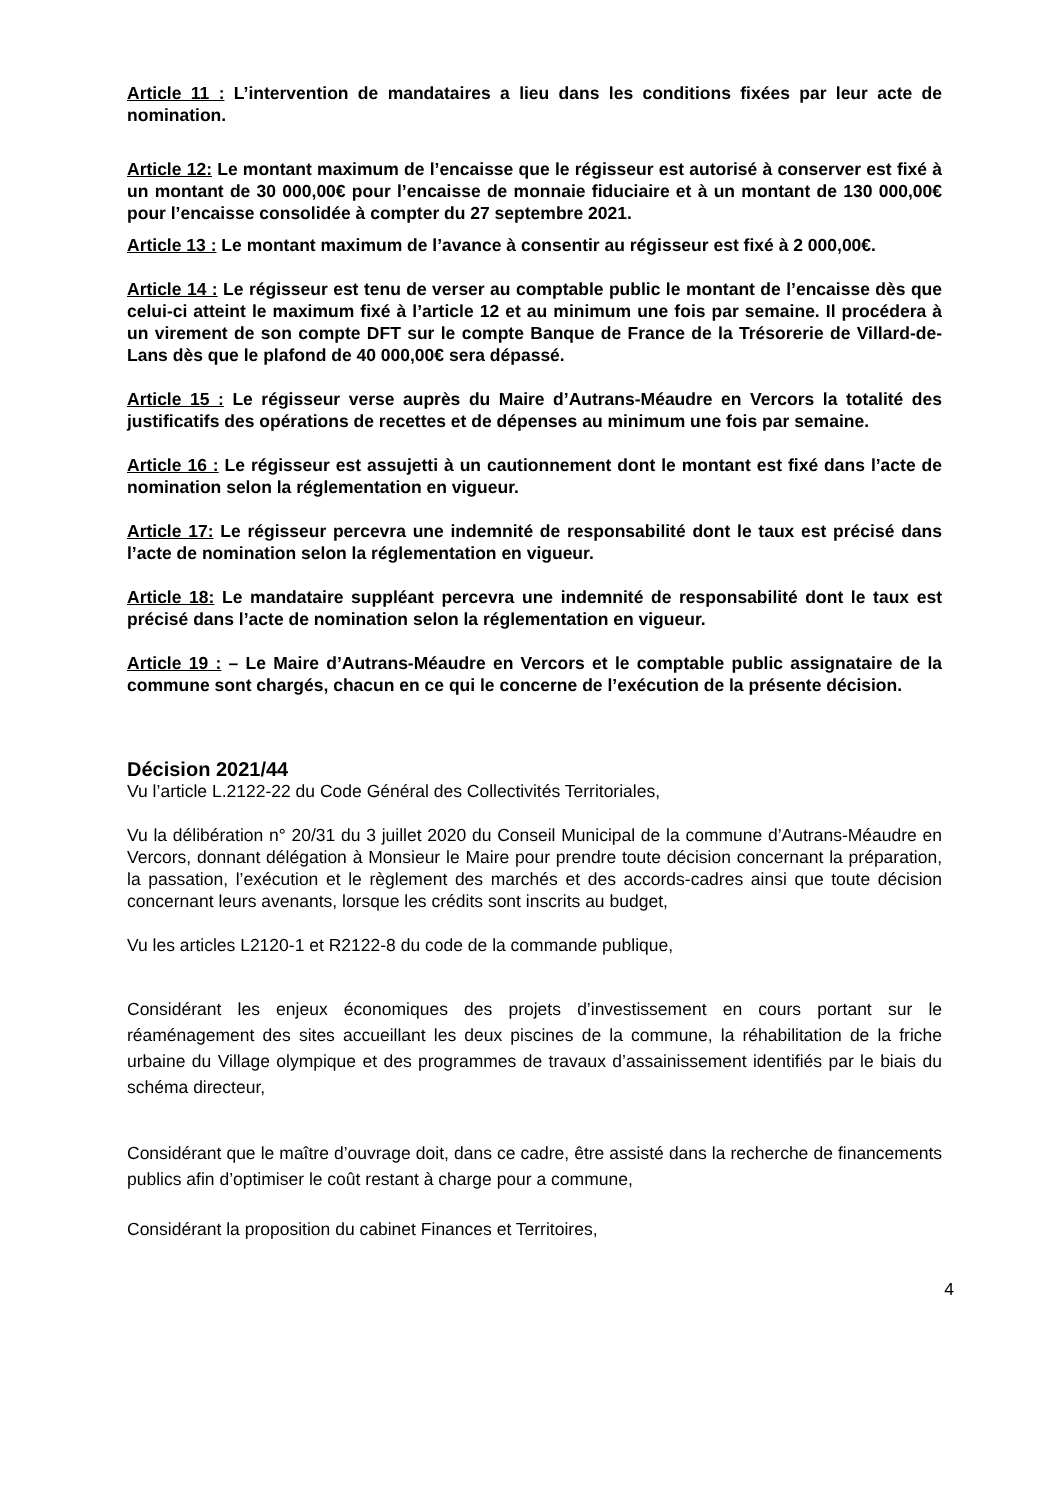Article 11 : L’intervention de mandataires a lieu dans les conditions fixées par leur acte de nomination.
Article 12: Le montant maximum de l’encaisse que le régisseur est autorisé à conserver est fixé à un montant de 30 000,00€ pour l’encaisse de monnaie fiduciaire et à un montant de 130 000,00€ pour l’encaisse consolidée à compter du 27 septembre 2021.
Article 13 : Le montant maximum de l’avance à consentir au régisseur est fixé à 2 000,00€.
Article 14 : Le régisseur est tenu de verser au comptable public le montant de l’encaisse dès que celui-ci atteint le maximum fixé à l’article 12 et au minimum une fois par semaine. Il procédera à un virement de son compte DFT sur le compte Banque de France de la Trésorerie de Villard-de-Lans dès que le plafond de 40 000,00€ sera dépassé.
Article 15 : Le régisseur verse auprès du Maire d’Autrans-Méaudre en Vercors la totalité des justificatifs des opérations de recettes et de dépenses au minimum une fois par semaine.
Article 16 : Le régisseur est assujetti à un cautionnement dont le montant est fixé dans l’acte de nomination selon la réglementation en vigueur.
Article 17: Le régisseur percevra une indemnité de responsabilité dont le taux est précisé dans l’acte de nomination selon la réglementation en vigueur.
Article 18: Le mandataire suppléant percevra une indemnité de responsabilité dont le taux est précisé dans l’acte de nomination selon la réglementation en vigueur.
Article 19 : – Le Maire d’Autrans-Méaudre en Vercors et le comptable public assignataire de la commune sont chargés, chacun en ce qui le concerne de l’exécution de la présente décision.
Décision 2021/44
Vu l’article L.2122-22 du Code Général des Collectivités Territoriales,
Vu la délibération n° 20/31 du 3 juillet 2020 du Conseil Municipal de la commune d’Autrans-Méaudre en Vercors, donnant délégation à Monsieur le Maire pour prendre toute décision concernant la préparation, la passation, l’exécution et le règlement des marchés et des accords-cadres ainsi que toute décision concernant leurs avenants, lorsque les crédits sont inscrits au budget,
Vu les articles L2120-1 et R2122-8 du code de la commande publique,
Considérant les enjeux économiques des projets d’investissement en cours portant sur le réaménagement des sites accueillant les deux piscines de la commune, la réhabilitation de la friche urbaine du Village olympique et des programmes de travaux d’assainissement identifiés par le biais du schéma directeur,
Considérant que le maître d’ouvrage doit, dans ce cadre, être assisté dans la recherche de financements publics afin d’optimiser le coût restant à charge pour a commune,
Considérant la proposition du cabinet Finances et Territoires,
4